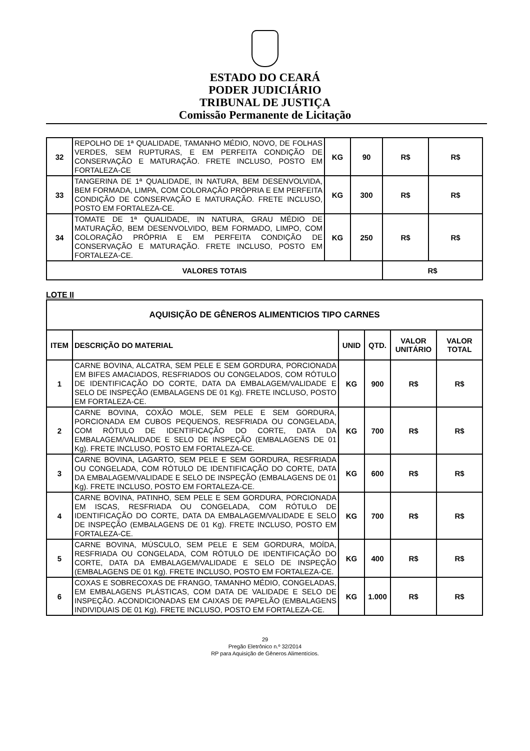ESTADO DO CEARÁ
PODER JUDICIÁRIO
TRIBUNAL DE JUSTIÇA
Comissão Permanente de Licitação
| 32 | REPOLHO DE 1ª QUALIDADE, TAMANHO MÉDIO, NOVO, DE FOLHAS VERDES, SEM RUPTURAS, E EM PERFEITA CONDIÇÃO DE CONSERVAÇÃO E MATURAÇÃO. FRETE INCLUSO, POSTO EM FORTALEZA-CE | KG | 90 | R$ | R$ |
| 33 | TANGERINA DE 1ª QUALIDADE, IN NATURA, BEM DESENVOLVIDA, BEM FORMADA, LIMPA, COM COLORAÇÃO PRÓPRIA E EM PERFEITA CONDIÇÃO DE CONSERVAÇÃO E MATURAÇÃO. FRETE INCLUSO, POSTO EM FORTALEZA-CE. | KG | 300 | R$ | R$ |
| 34 | TOMATE DE 1ª QUALIDADE, IN NATURA, GRAU MÉDIO DE MATURAÇÃO, BEM DESENVOLVIDO, BEM FORMADO, LIMPO, COM COLORAÇÃO PRÓPRIA E EM PERFEITA CONDIÇÃO DE CONSERVAÇÃO E MATURAÇÃO. FRETE INCLUSO, POSTO EM FORTALEZA-CE. | KG | 250 | R$ | R$ |
| VALORES TOTAIS | | | | R$ | |
LOTE II
| AQUISIÇÃO DE GÊNEROS ALIMENTICIOS TIPO CARNES | | | | | |
| --- | --- | --- | --- | --- | --- |
| ITEM | DESCRIÇÃO DO MATERIAL | UNID | QTD. | VALOR UNITÁRIO | VALOR TOTAL |
| 1 | CARNE BOVINA, ALCATRA, SEM PELE E SEM GORDURA, PORCIONADA EM BIFES AMACIADOS, RESFRIADOS OU CONGELADOS, COM RÓTULO DE IDENTIFICAÇÃO DO CORTE, DATA DA EMBALAGEM/VALIDADE E SELO DE INSPEÇÃO (EMBALAGENS DE 01 Kg). FRETE INCLUSO, POSTO EM FORTALEZA-CE. | KG | 900 | R$ | R$ |
| 2 | CARNE BOVINA, COXÃO MOLE, SEM PELE E SEM GORDURA, PORCIONADA EM CUBOS PEQUENOS, RESFRIADA OU CONGELADA, COM RÓTULO DE IDENTIFICAÇÃO DO CORTE, DATA DA EMBALAGEM/VALIDADE E SELO DE INSPEÇÃO (EMBALAGENS DE 01 Kg). FRETE INCLUSO, POSTO EM FORTALEZA-CE. | KG | 700 | R$ | R$ |
| 3 | CARNE BOVINA, LAGARTO, SEM PELE E SEM GORDURA, RESFRIADA OU CONGELADA, COM RÓTULO DE IDENTIFICAÇÃO DO CORTE, DATA DA EMBALAGEM/VALIDADE E SELO DE INSPEÇÃO (EMBALAGENS DE 01 Kg). FRETE INCLUSO, POSTO EM FORTALEZA-CE. | KG | 600 | R$ | R$ |
| 4 | CARNE BOVINA, PATINHO, SEM PELE E SEM GORDURA, PORCIONADA EM ISCAS, RESFRIADA OU CONGELADA, COM RÓTULO DE IDENTIFICAÇÃO DO CORTE, DATA DA EMBALAGEM/VALIDADE E SELO DE INSPEÇÃO (EMBALAGENS DE 01 Kg). FRETE INCLUSO, POSTO EM FORTALEZA-CE. | KG | 700 | R$ | R$ |
| 5 | CARNE BOVINA, MÚSCULO, SEM PELE E SEM GORDURA, MOÍDA, RESFRIADA OU CONGELADA, COM RÓTULO DE IDENTIFICAÇÃO DO CORTE, DATA DA EMBALAGEM/VALIDADE E SELO DE INSPEÇÃO (EMBALAGENS DE 01 Kg). FRETE INCLUSO, POSTO EM FORTALEZA-CE. | KG | 400 | R$ | R$ |
| 6 | COXAS E SOBRECOXAS DE FRANGO, TAMANHO MÉDIO, CONGELADAS, EM EMBALAGENS PLÁSTICAS, COM DATA DE VALIDADE E SELO DE INSPEÇÃO. ACONDICIONADAS EM CAIXAS DE PAPELÃO (EMBALAGENS INDIVIDUAIS DE 01 Kg). FRETE INCLUSO, POSTO EM FORTALEZA-CE. | KG | 1.000 | R$ | R$ |
29
Pregão Eletrônico n.º 32/2014
RP para Aquisição de Gêneros Alimentícios.